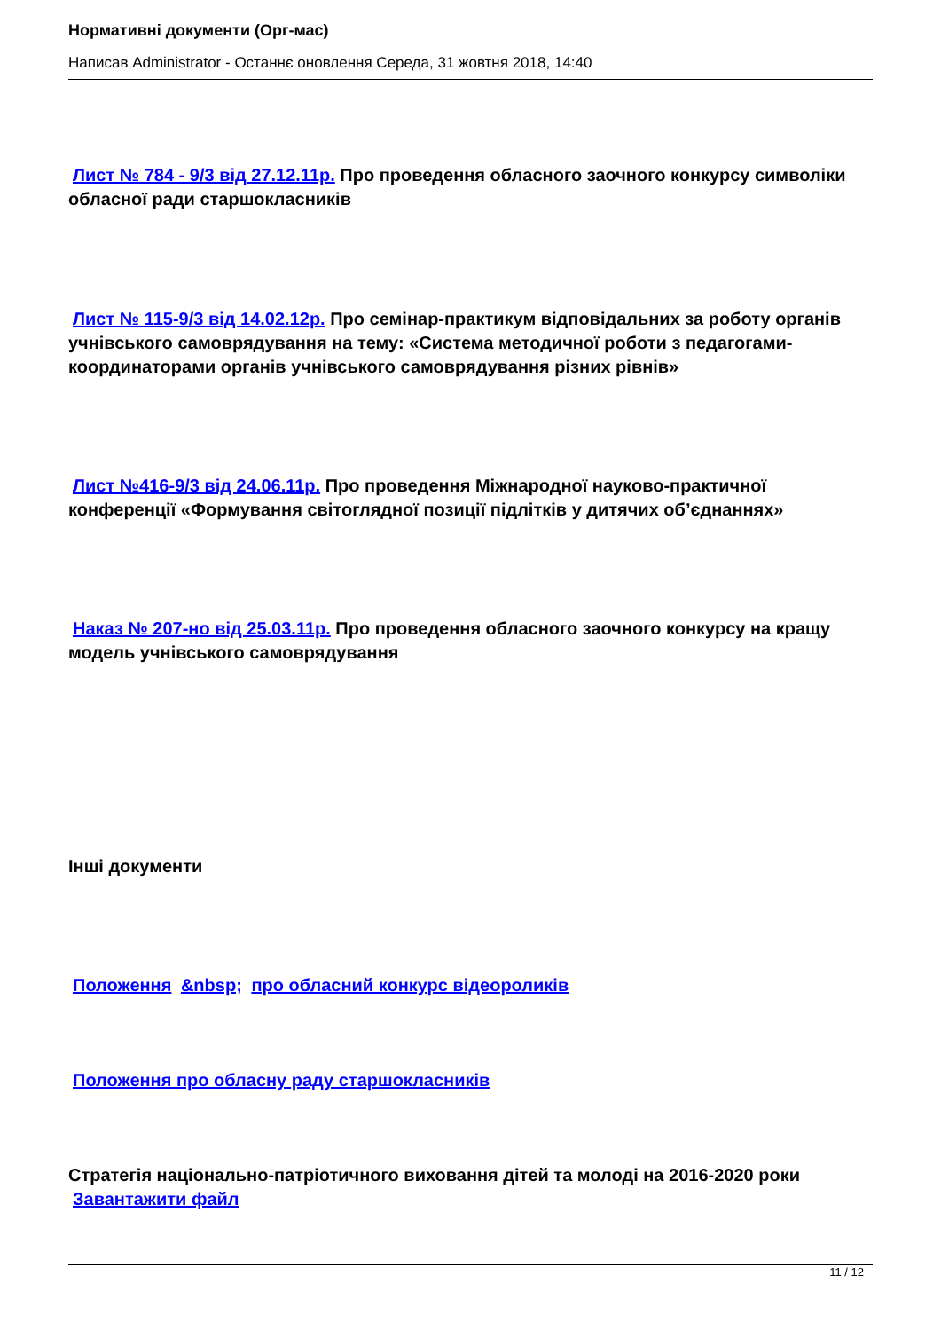Нормативні документи (Орг-мас)
Написав Administrator - Останнє оновлення Середа, 31 жовтня 2018, 14:40
Лист № 784 - 9/3 від 27.12.11р. Про проведення обласного заочного конкурсу символіки обласної ради старшокласників
Лист № 115-9/3 від 14.02.12р. Про семінар-практикум відповідальних за роботу органів учнівського самоврядування на тему: «Система методичної роботи з педагогами-координаторами органів учнівського самоврядування різних рівнів»
Лист №416-9/3 від 24.06.11р. Про проведення Міжнародної науково-практичної конференції «Формування світоглядної позиції підлітків у дитячих об’єднаннях»
Наказ № 207-но від 25.03.11р. Про проведення обласного заочного конкурсу на кращу модель учнівського самоврядування
Інші документи
Положення &nbsp; про обласний конкурс відеороликів
Положення про обласну раду старшокласників
Стратегія національно-патріотичного виховання дітей та молоді на 2016-2020 роки
Завантажити файл
11 / 12